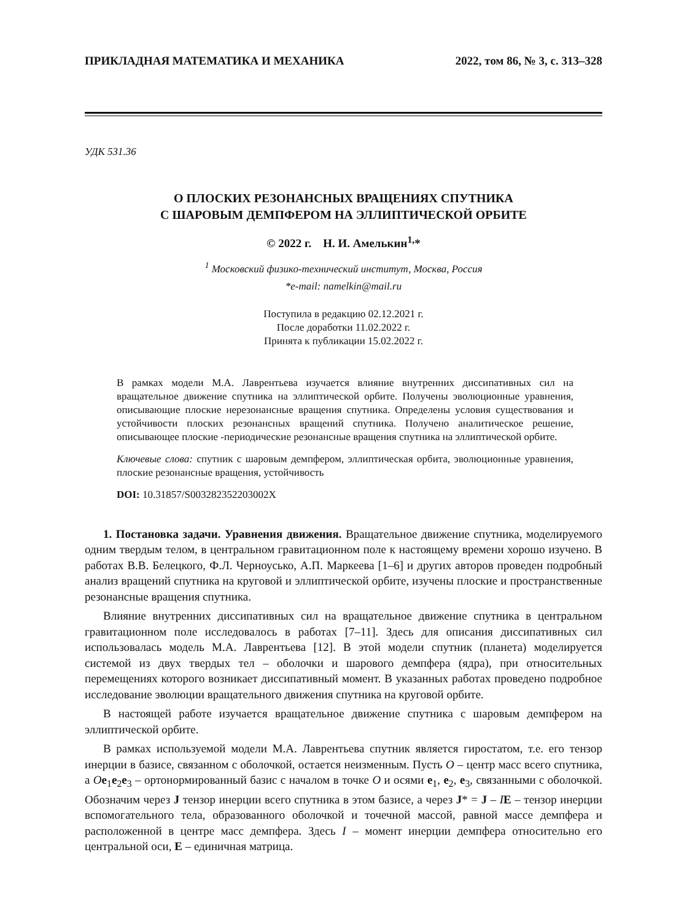ПРИКЛАДНАЯ МАТЕМАТИКА И МЕХАНИКА 2022, том 86, № 3, с. 313–328
УДК 531.36
О ПЛОСКИХ РЕЗОНАНСНЫХ ВРАЩЕНИЯХ СПУТНИКА
С ШАРОВЫМ ДЕМПФЕРОМ НА ЭЛЛИПТИЧЕСКОЙ ОРБИТЕ
© 2022 г. Н. И. Амелькин<sup>1,</sup>*
<sup>1</sup> Московский физико-технический институт, Москва, Россия
*e-mail: namelkin@mail.ru
Поступила в редакцию 02.12.2021 г.
После доработки 11.02.2022 г.
Принята к публикации 15.02.2022 г.
В рамках модели М.А. Лаврентьева изучается влияние внутренних диссипативных сил на вращательное движение спутника на эллиптической орбите. Получены эволюционные уравнения, описывающие плоские нерезонансные вращения спутника. Определены условия существования и устойчивости плоских резонансных вращений спутника. Получено аналитическое решение, описывающее плоские -периодические резонансные вращения спутника на эллиптической орбите.
Ключевые слова: спутник с шаровым демпфером, эллиптическая орбита, эволюционные уравнения, плоские резонансные вращения, устойчивость
DOI: 10.31857/S003282352203002X
1. Постановка задачи. Уравнения движения. Вращательное движение спутника, моделируемого одним твердым телом, в центральном гравитационном поле к настоящему времени хорошо изучено. В работах В.В. Белецкого, Ф.Л. Черноусько, А.П. Маркеева [1–6] и других авторов проведен подробный анализ вращений спутника на круговой и эллиптической орбите, изучены плоские и пространственные резонансные вращения спутника.
Влияние внутренних диссипативных сил на вращательное движение спутника в центральном гравитационном поле исследовалось в работах [7–11]. Здесь для описания диссипативных сил использовалась модель М.А. Лаврентьева [12]. В этой модели спутник (планета) моделируется системой из двух твердых тел – оболочки и шарового демпфера (ядра), при относительных перемещениях которого возникает диссипативный момент. В указанных работах проведено подробное исследование эволюции вращательного движения спутника на круговой орбите.
В настоящей работе изучается вращательное движение спутника с шаровым демпфером на эллиптической орбите.
В рамках используемой модели М.А. Лаврентьева спутник является гиростатом, т.е. его тензор инерции в базисе, связанном с оболочкой, остается неизменным. Пусть O – центр масс всего спутника, а Oe<sub>1</sub>e<sub>2</sub>e<sub>3</sub> – ортонормированный базис с началом в точке O и осями e<sub>1</sub>, e<sub>2</sub>, e<sub>3</sub>, связанными с оболочкой. Обозначим через J тензор инерции всего спутника в этом базисе, а через J* = J – IE – тензор инерции вспомогательного тела, образованного оболочкой и точечной массой, равной массе демпфера и расположенной в центре масс демпфера. Здесь I – момент инерции демпфера относительно его центральной оси, E – единичная матрица.